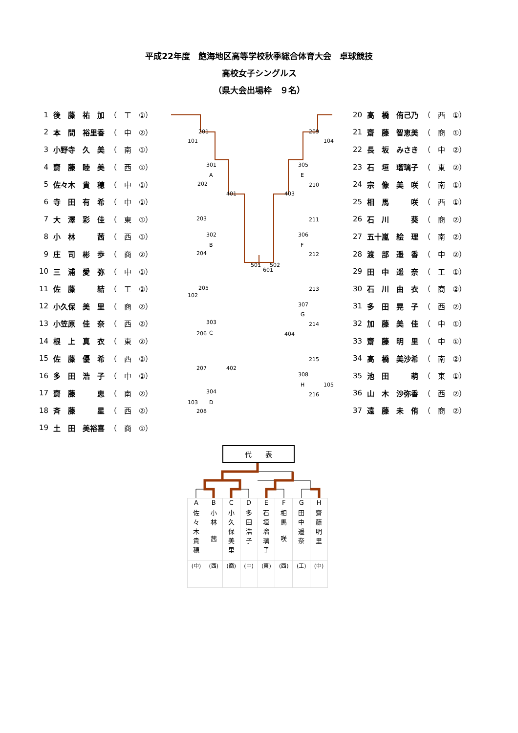平成22年度　飽海地区高等学校秋季総合体育大会　卓球競技
高校女子シングルス
（県大会出場枠　９名）
| 1 | 後 藤 祐 加 | （ 工 ①） |
| 2 | 本 間 裕里香 | （ 中 ②） |
| 3 | 小野寺 久 美 | （ 南 ①） |
| 4 | 齋 藤 睦 美 | （ 西 ①） |
| 5 | 佐々木 貴 穂 | （ 中 ①） |
| 6 | 寺 田 有 希 | （ 中 ①） |
| 7 | 大 澤 彩 佳 | （ 東 ①） |
| 8 | 小 林 茜 | （ 西 ①） |
| 9 | 庄 司 彬 歩 | （ 商 ②） |
| 10 | 三 浦 愛 弥 | （ 中 ①） |
| 11 | 佐 藤 結 | （ 工 ②） |
| 12 | 小久保 美 里 | （ 商 ②） |
| 13 | 小笠原 佳 奈 | （ 西 ②） |
| 14 | 根 上 真 衣 | （ 東 ②） |
| 15 | 佐 藤 優 希 | （ 西 ②） |
| 16 | 多 田 浩 子 | （ 中 ②） |
| 17 | 齋 藤 恵 | （ 南 ②） |
| 18 | 斉 藤 星 | （ 西 ②） |
| 19 | 土 田 美裕喜 | （ 商 ①） |
201
101
301
A
202
401
203
302
B
204
501
601
502
205
102
303
C
206
402
207
304
D
103
208
209
104
305
E
210
403
211
306
F
212
213
307
G
214
404
215
308
H
105
216
| 20 | 高 橋 侑己乃 | （ 西 ①） |
| 21 | 齋 藤 智恵美 | （ 商 ①） |
| 22 | 長 坂 みさき | （ 中 ②） |
| 23 | 石 垣 瑠璃子 | （ 東 ②） |
| 24 | 宗 像 美 咲 | （ 南 ①） |
| 25 | 相 馬 咲 | （ 西 ①） |
| 26 | 石 川 葵 | （ 商 ②） |
| 27 | 五十嵐 絵 理 | （ 南 ②） |
| 28 | 渡 部 遥 香 | （ 中 ②） |
| 29 | 田 中 遥 奈 | （ 工 ①） |
| 30 | 石 川 由 衣 | （ 商 ②） |
| 31 | 多 田 晃 子 | （ 西 ②） |
| 32 | 加 藤 美 佳 | （ 中 ①） |
| 33 | 齋 藤 明 里 | （ 中 ①） |
| 34 | 高 橋 美沙希 | （ 南 ②） |
| 35 | 池 田 萌 | （ 東 ①） |
| 36 | 山 木 沙弥香 | （ 西 ②） |
| 37 | 遠 藤 未 侑 | （ 商 ②） |
代　　表
| A | B | C | D | E | F | G | H |
| 佐 々 木 貴 穂 | 小 林 茜 | 小 久 保 美 里 | 多 田 浩 子 | 石 垣 瑠 璃 子 | 相 馬 咲 | 田 中 遥 奈 | 齋 藤 明 里 |
| (中) | (西) | (商) | (中) | (東) | (西) | (工) | (中) |